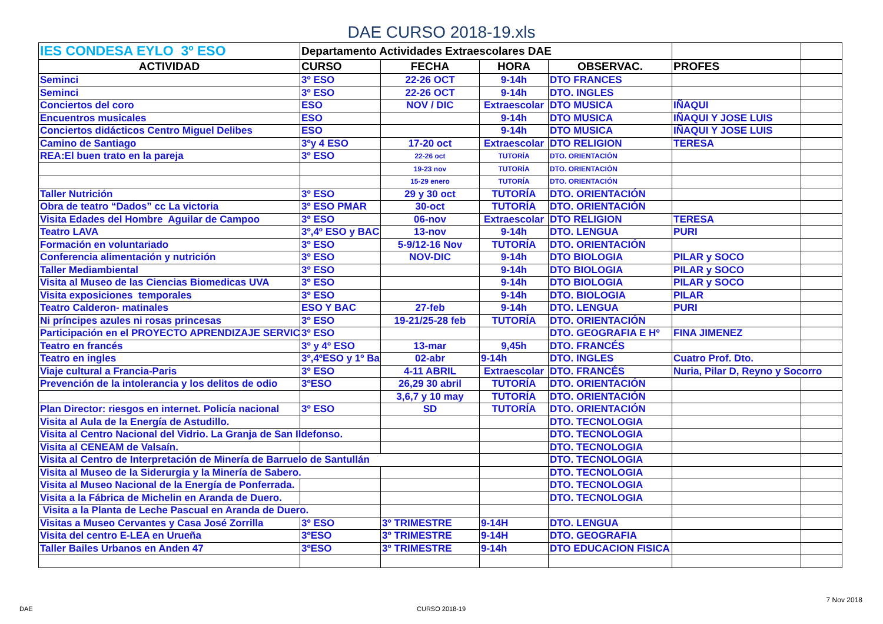DAE CURSO 2018-19.xls
| IES CONDESA EYLO 3º ESO | Departamento Actividades Extraescolares DAE | | | | | |
| --- | --- | --- | --- | --- | --- | --- |
| ACTIVIDAD | CURSO | FECHA | HORA | OBSERVAC. | PROFES | |
| Seminci | 3º ESO | 22-26 OCT | 9-14h | DTO FRANCES | | |
| Seminci | 3º ESO | 22-26 OCT | 9-14h | DTO. INGLES | | |
| Conciertos del coro | ESO | NOV / DIC | Extraescolar | DTO MUSICA | IÑAQUI | |
| Encuentros musicales | ESO | | 9-14h | DTO MUSICA | IÑAQUI Y JOSE LUIS | |
| Conciertos didácticos Centro Miguel Delibes | ESO | | 9-14h | DTO MUSICA | IÑAQUI Y JOSE LUIS | |
| Camino de Santiago | 3ºy 4 ESO | 17-20 oct | Extraescolar | DTO RELIGION | TERESA | |
| REA:El buen trato en la pareja | 3º ESO | 22-26 oct | TUTORÍA | DTO. ORIENTACIÓN | | |
| | | 19-23 nov | TUTORÍA | DTO. ORIENTACIÓN | | |
| | | 15-29 enero | TUTORÍA | DTO. ORIENTACIÓN | | |
| Taller Nutrición | 3º ESO | 29 y 30 oct | TUTORÍA | DTO. ORIENTACIÓN | | |
| Obra de teatro “Dados” cc La victoria | 3º ESO PMAR | 30-oct | TUTORÍA | DTO. ORIENTACIÓN | | |
| Visita Edades del Hombre Aguilar de Campoo | 3º ESO | 06-nov | Extraescolar | DTO RELIGION | TERESA | |
| Teatro LAVA | 3º,4º ESO y BAC | 13-nov | 9-14h | DTO. LENGUA | PURI | |
| Formación en voluntariado | 3º ESO | 5-9/12-16 Nov | TUTORÍA | DTO. ORIENTACIÓN | | |
| Conferencia alimentación y nutrición | 3º ESO | NOV-DIC | 9-14h | DTO BIOLOGIA | PILAR y SOCO | |
| Taller Mediambiental | 3º ESO | | 9-14h | DTO BIOLOGIA | PILAR y SOCO | |
| Visita al Museo de las Ciencias Biomedicas UVA | 3º ESO | | 9-14h | DTO BIOLOGIA | PILAR y SOCO | |
| Visita exposiciones temporales | 3º ESO | | 9-14h | DTO. BIOLOGIA | PILAR | |
| Teatro Calderon- matinales | ESO Y BAC | 27-feb | 9-14h | DTO. LENGUA | PURI | |
| Ni príncipes azules ni rosas princesas | 3º ESO | 19-21/25-28 feb | TUTORÍA | DTO. ORIENTACIÓN | | |
| Participación en el PROYECTO APRENDIZAJE SERVIC | 3º ESO | | | DTO. GEOGRAFIA E Hº | FINA JIMENEZ | |
| Teatro en francés | 3º y 4º ESO | 13-mar | 9,45h | DTO. FRANCÉS | | |
| Teatro en ingles | 3º,4ºESO y 1º Ba | 02-abr | 9-14h | DTO. INGLES | Cuatro Prof. Dto. | |
| Viaje cultural a Francia-Paris | 3º ESO | 4-11 ABRIL | Extraescolar | DTO. FRANCÉS | Nuria, Pilar D, Reyno y Socorro | |
| Prevención de la intolerancia y los delitos de odio | 3ºESO | 26,29 30 abril | TUTORÍA | DTO. ORIENTACIÓN | | |
| | | 3,6,7 y 10 may | TUTORÍA | DTO. ORIENTACIÓN | | |
| Plan Director: riesgos en internet. Policía nacional | 3º ESO | SD | TUTORÍA | DTO. ORIENTACIÓN | | |
| Visita al Aula de la Energía de Astudillo. | | | | DTO. TECNOLOGIA | | |
| Visita al Centro Nacional del Vidrio. La Granja de San Ildefonso. | | | | DTO. TECNOLOGIA | | |
| Visita al CENEAM de Valsaín. | | | | DTO. TECNOLOGIA | | |
| Visita al Centro de Interpretación de Minería de Barruelo de Santullán | | | | DTO. TECNOLOGIA | | |
| Visita al Museo de la Siderurgia y la Minería de Sabero. | | | | DTO. TECNOLOGIA | | |
| Visita al Museo Nacional de la Energía de Ponferrada. | | | | DTO. TECNOLOGIA | | |
| Visita a la Fábrica de Michelin en Aranda de Duero. | | | | DTO. TECNOLOGIA | | |
| Visita a la Planta de Leche Pascual en Aranda de Duero. | | | | | | |
| Visitas a Museo Cervantes y Casa José Zorrilla | 3º ESO | 3º TRIMESTRE | 9-14H | DTO. LENGUA | | |
| Visita del centro E-LEA en Urueña | 3ºESO | 3º TRIMESTRE | 9-14H | DTO. GEOGRAFIA | | |
| Taller Bailes Urbanos en Anden 47 | 3ºESO | 3º TRIMESTRE | 9-14h | DTO EDUCACION FISICA | | |
7 Nov 2018
DAE CURSO 2018-19